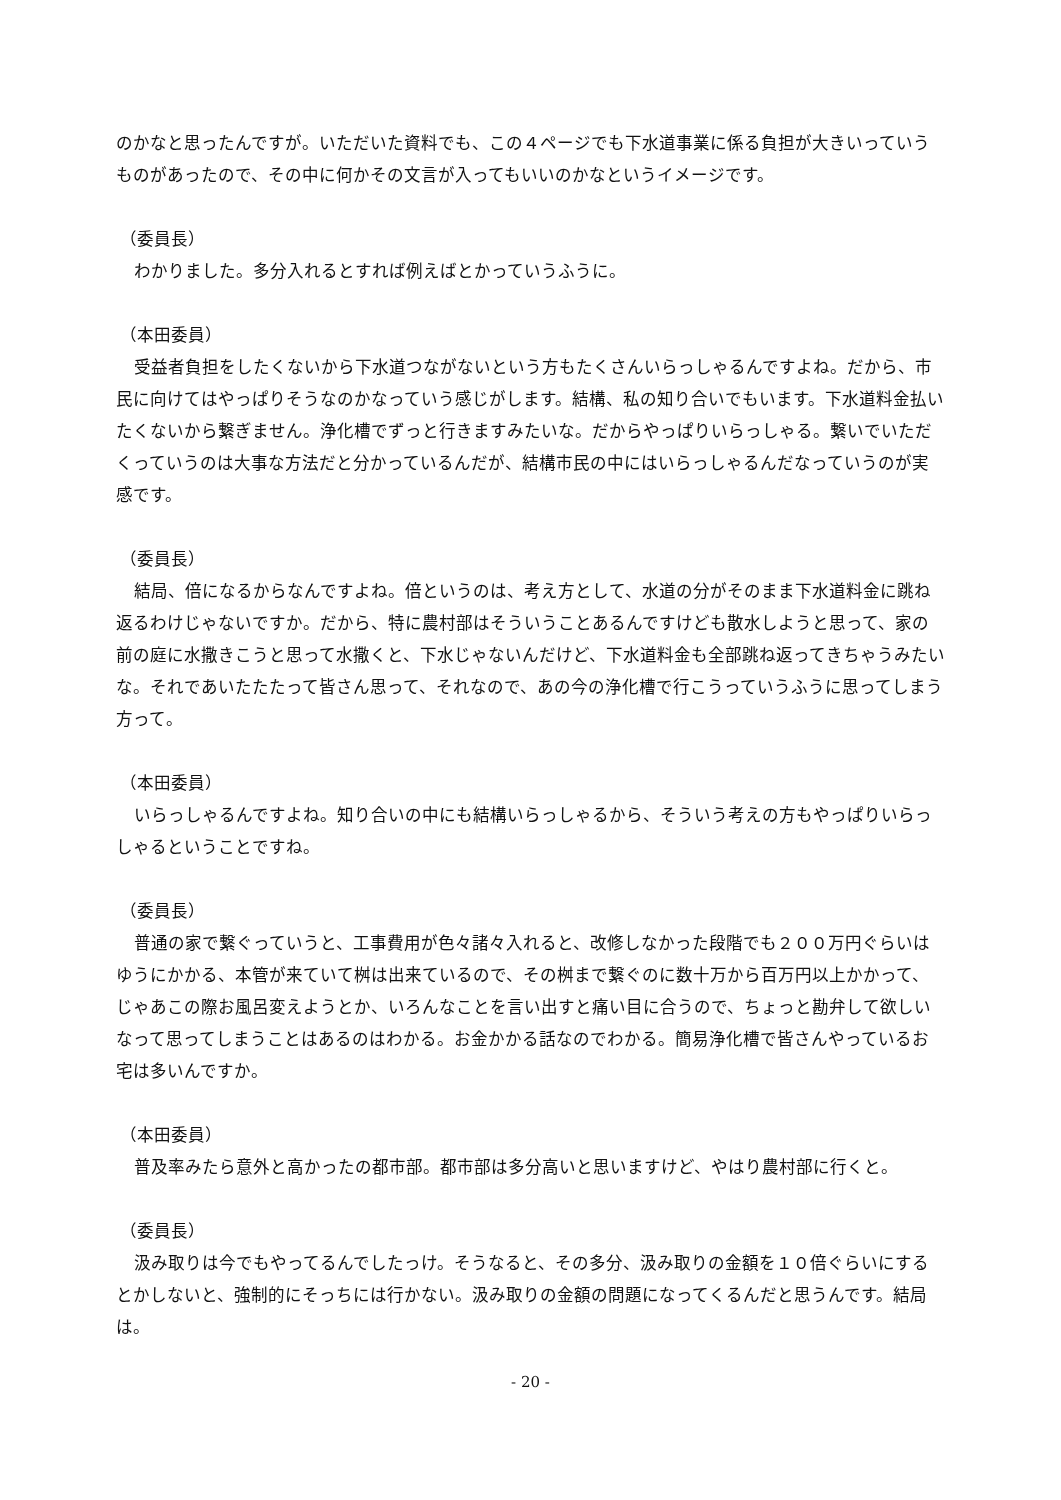のかなと思ったんですが。いただいた資料でも、この４ページでも下水道事業に係る負担が大きいっていうものがあったので、その中に何かその文言が入ってもいいのかなというイメージです。
（委員長）
わかりました。多分入れるとすれば例えばとかっていうふうに。
（本田委員）
受益者負担をしたくないから下水道つながないという方もたくさんいらっしゃるんですよね。だから、市民に向けてはやっぱりそうなのかなっていう感じがします。結構、私の知り合いでもいます。下水道料金払いたくないから繋ぎません。浄化槽でずっと行きますみたいな。だからやっぱりいらっしゃる。繋いでいただくっていうのは大事な方法だと分かっているんだが、結構市民の中にはいらっしゃるんだなっていうのが実感です。
（委員長）
結局、倍になるからなんですよね。倍というのは、考え方として、水道の分がそのまま下水道料金に跳ね返るわけじゃないですか。だから、特に農村部はそういうことあるんですけども散水しようと思って、家の前の庭に水撒きこうと思って水撒くと、下水じゃないんだけど、下水道料金も全部跳ね返ってきちゃうみたいな。それであいたたたって皆さん思って、それなので、あの今の浄化槽で行こうっていうふうに思ってしまう方って。
（本田委員）
いらっしゃるんですよね。知り合いの中にも結構いらっしゃるから、そういう考えの方もやっぱりいらっしゃるということですね。
（委員長）
普通の家で繋ぐっていうと、工事費用が色々諸々入れると、改修しなかった段階でも２００万円ぐらいはゆうにかかる、本管が来ていて桝は出来ているので、その桝まで繋ぐのに数十万から百万円以上かかって、じゃあこの際お風呂変えようとか、いろんなことを言い出すと痛い目に合うので、ちょっと勘弁して欲しいなって思ってしまうことはあるのはわかる。お金かかる話なのでわかる。簡易浄化槽で皆さんやっているお宅は多いんですか。
（本田委員）
普及率みたら意外と高かったの都市部。都市部は多分高いと思いますけど、やはり農村部に行くと。
（委員長）
汲み取りは今でもやってるんでしたっけ。そうなると、その多分、汲み取りの金額を１０倍ぐらいにするとかしないと、強制的にそっちには行かない。汲み取りの金額の問題になってくるんだと思うんです。結局は。
- 20 -